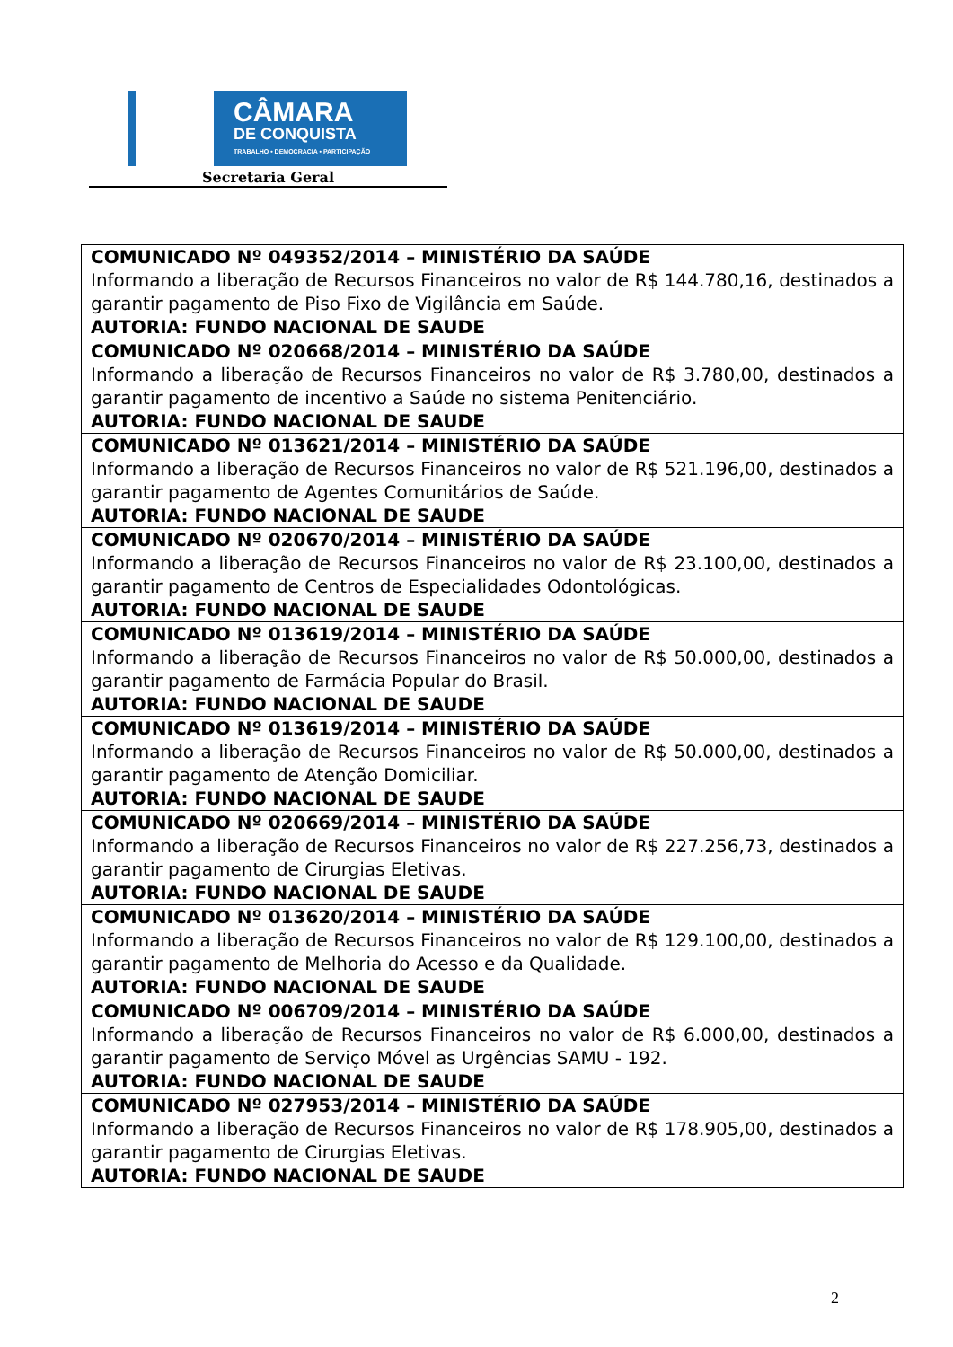CÂMARA
DE CONQUISTA
TRABALHO • DEMOCRACIA • PARTICIPAÇÃO
Secretaria Geral
| COMUNICADO Nº 049352/2014 – MINISTÉRIO DA SAÚDE Informando a liberação de Recursos Financeiros no valor de R$ 144.780,16, destinados a garantir pagamento de Piso Fixo de Vigilância em Saúde. AUTORIA: FUNDO NACIONAL DE SAUDE |
| COMUNICADO Nº 020668/2014 – MINISTÉRIO DA SAÚDE Informando a liberação de Recursos Financeiros no valor de R$ 3.780,00, destinados a garantir pagamento de incentivo a Saúde no sistema Penitenciário. AUTORIA: FUNDO NACIONAL DE SAUDE |
| COMUNICADO Nº 013621/2014 – MINISTÉRIO DA SAÚDE Informando a liberação de Recursos Financeiros no valor de R$ 521.196,00, destinados a garantir pagamento de Agentes Comunitários de Saúde. AUTORIA: FUNDO NACIONAL DE SAUDE |
| COMUNICADO Nº 020670/2014 – MINISTÉRIO DA SAÚDE Informando a liberação de Recursos Financeiros no valor de R$ 23.100,00, destinados a garantir pagamento de Centros de Especialidades Odontológicas. AUTORIA: FUNDO NACIONAL DE SAUDE |
| COMUNICADO Nº 013619/2014 – MINISTÉRIO DA SAÚDE Informando a liberação de Recursos Financeiros no valor de R$ 50.000,00, destinados a garantir pagamento de Farmácia Popular do Brasil. AUTORIA: FUNDO NACIONAL DE SAUDE |
| COMUNICADO Nº 013619/2014 – MINISTÉRIO DA SAÚDE Informando a liberação de Recursos Financeiros no valor de R$ 50.000,00, destinados a garantir pagamento de Atenção Domiciliar. AUTORIA: FUNDO NACIONAL DE SAUDE |
| COMUNICADO Nº 020669/2014 – MINISTÉRIO DA SAÚDE Informando a liberação de Recursos Financeiros no valor de R$ 227.256,73, destinados a garantir pagamento de Cirurgias Eletivas. AUTORIA: FUNDO NACIONAL DE SAUDE |
| COMUNICADO Nº 013620/2014 – MINISTÉRIO DA SAÚDE Informando a liberação de Recursos Financeiros no valor de R$ 129.100,00, destinados a garantir pagamento de Melhoria do Acesso e da Qualidade. AUTORIA: FUNDO NACIONAL DE SAUDE |
| COMUNICADO Nº 006709/2014 – MINISTÉRIO DA SAÚDE Informando a liberação de Recursos Financeiros no valor de R$ 6.000,00, destinados a garantir pagamento de Serviço Móvel as Urgências SAMU - 192. AUTORIA: FUNDO NACIONAL DE SAUDE |
| COMUNICADO Nº 027953/2014 – MINISTÉRIO DA SAÚDE Informando a liberação de Recursos Financeiros no valor de R$ 178.905,00, destinados a garantir pagamento de Cirurgias Eletivas. AUTORIA: FUNDO NACIONAL DE SAUDE |
2